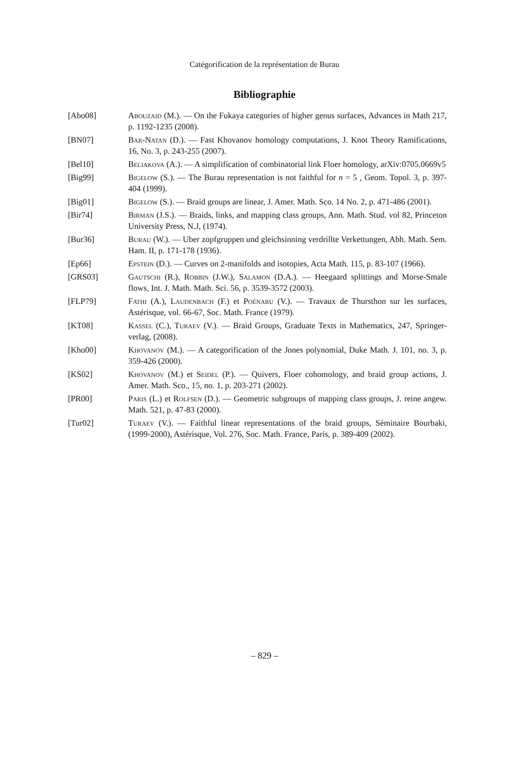Catégorification de la représentation de Burau
Bibliographie
[Abo08] Abouzaid (M.). — On the Fukaya categories of higher genus surfaces, Advances in Math 217, p. 1192-1235 (2008).
[BN07] Bar-Natan (D.). — Fast Khovanov homology computations, J. Knot Theory Ramifications, 16, No. 3, p. 243-255 (2007).
[Bel10] Beliakova (A.). — A simplification of combinatorial link Floer homology, arXiv:0705.0669v5
[Big99] Bigelow (S.). — The Burau representation is not faithful for n = 5 , Geom. Topol. 3, p. 397-404 (1999).
[Big01] Bigelow (S.). — Braid groups are linear, J. Amer. Math. Sco. 14 No. 2, p. 471-486 (2001).
[Bir74] Birman (J.S.). — Braids, links, and mapping class groups, Ann. Math. Stud. vol 82, Princeton University Press, N.J, (1974).
[Bur36] Burau (W.). — Uber zopfgruppen und gleichsinning verdrillte Verkettungen, Abh. Math. Sem. Ham. II, p. 171-178 (1936).
[Ep66] Epstein (D.). — Curves on 2-manifolds and isotopies, Acta Math. 115, p. 83-107 (1966).
[GRS03] Gautschi (R.), Robbin (J.W.), Salamon (D.A.). — Heegaard splittings and Morse-Smale flows, Int. J. Math. Math. Sci. 56, p. 3539-3572 (2003).
[FLP79] Fathi (A.), Laudenbach (F.) et Poénaru (V.). — Travaux de Thursthon sur les surfaces, Astérisque, vol. 66-67, Soc. Math. France (1979).
[KT08] Kassel (C.), Turaev (V.). — Braid Groups, Graduate Texts in Mathematics, 247, Springer-verlag, (2008).
[Kho00] Khovanov (M.). — A categorification of the Jones polynomial, Duke Math. J. 101, no. 3, p. 359-426 (2000).
[KS02] Khovanov (M.) et Seidel (P.). — Quivers, Floer cohomology, and braid group actions, J. Amer. Math. Sco., 15, no. 1, p. 203-271 (2002).
[PR00] Paris (L.) et Rolfsen (D.). — Geometric subgroups of mapping class groups, J. reine angew. Math. 521, p. 47-83 (2000).
[Tur02] Turaev (V.). — Faithful linear representations of the braid groups, Séminaire Bourbaki, (1999-2000), Astérisque, Vol. 276, Soc. Math. France, Paris, p. 389-409 (2002).
– 829 –